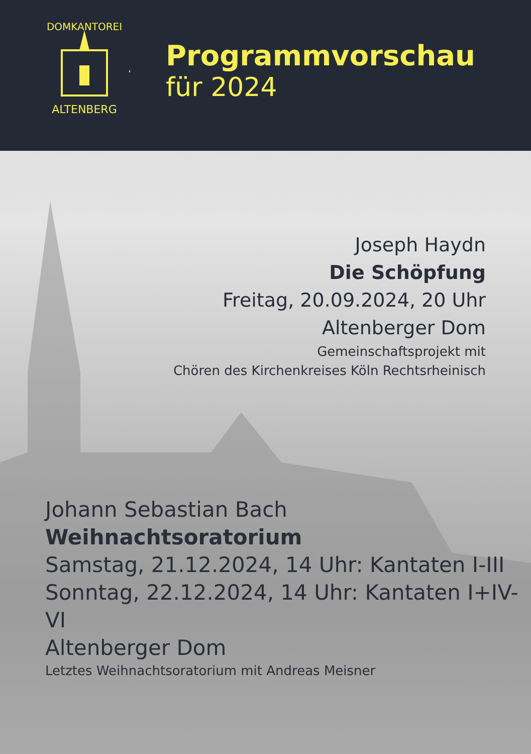ALTENBERG
DOMKANTOREI
Programmvorschau
für 2024
Joseph Haydn
Die Schöpfung
Freitag, 20.09.2024, 20 Uhr
Altenberger Dom
Gemeinschaftsprojekt mit
Chören des Kirchenkreises Köln Rechtsrheinisch
Johann Sebastian Bach
Weihnachtsoratorium
Samstag, 21.12.2024, 14 Uhr: Kantaten I-III
Sonntag, 22.12.2024, 14 Uhr: Kantaten I+IV-VI
Altenberger Dom
Letztes Weihnachtsoratorium mit Andreas Meisner